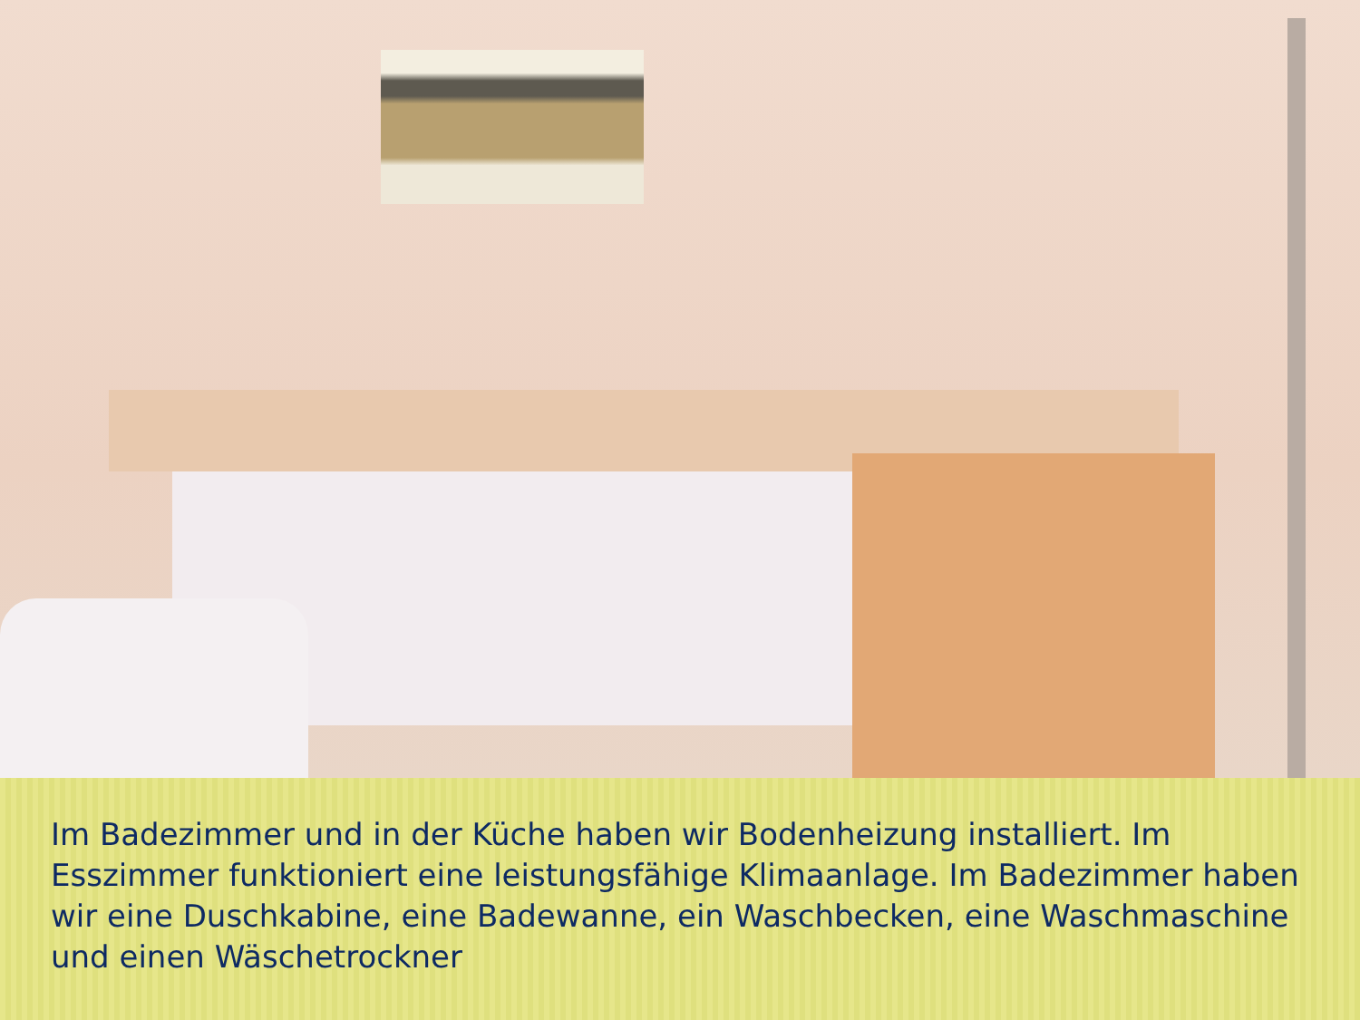Im Badezimmer und in der Küche haben wir Bodenheizung installiert. Im Esszimmer funktioniert eine leistungsfähige Klimaanlage. Im Badezimmer haben wir eine Duschkabine, eine Badewanne, ein Waschbecken, eine Waschmaschine und einen Wäschetrockner